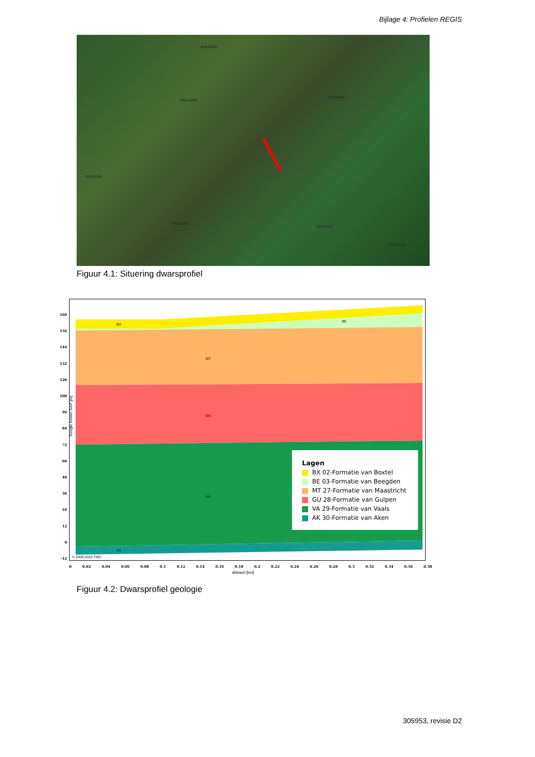Bijlage 4: Profielen REGIS
B62A0320
B62A0269
B62A0295
B62A0356
B62A0122
B62A0124
B62A0123
Figuur 4.1: Situering dwarsprofiel
BX
BE
MT
GU
VA
AK
© 2009-2010 TNO
168
156
144
132
120
108
96
84
72
60
48
36
24
12
0
-12
hoogte boven NAP [m]
Lagen
BX 02-Formatie van Boxtel
BE 03-Formatie van Beegden
MT 27-Formatie van Maastricht
GU 28-Formatie van Gulpen
VA 29-Formatie van Vaals
AK 30-Formatie van Aken
0 0.02 0.04 0.06 0.08 0.1 0.12 0.14 0.16 0.18 0.2 0.22 0.24 0.26 0.28 0.3 0.32 0.34 0.36 0.38
afstand [km]
Figuur 4.2: Dwarsprofiel geologie
305953, revisie D2